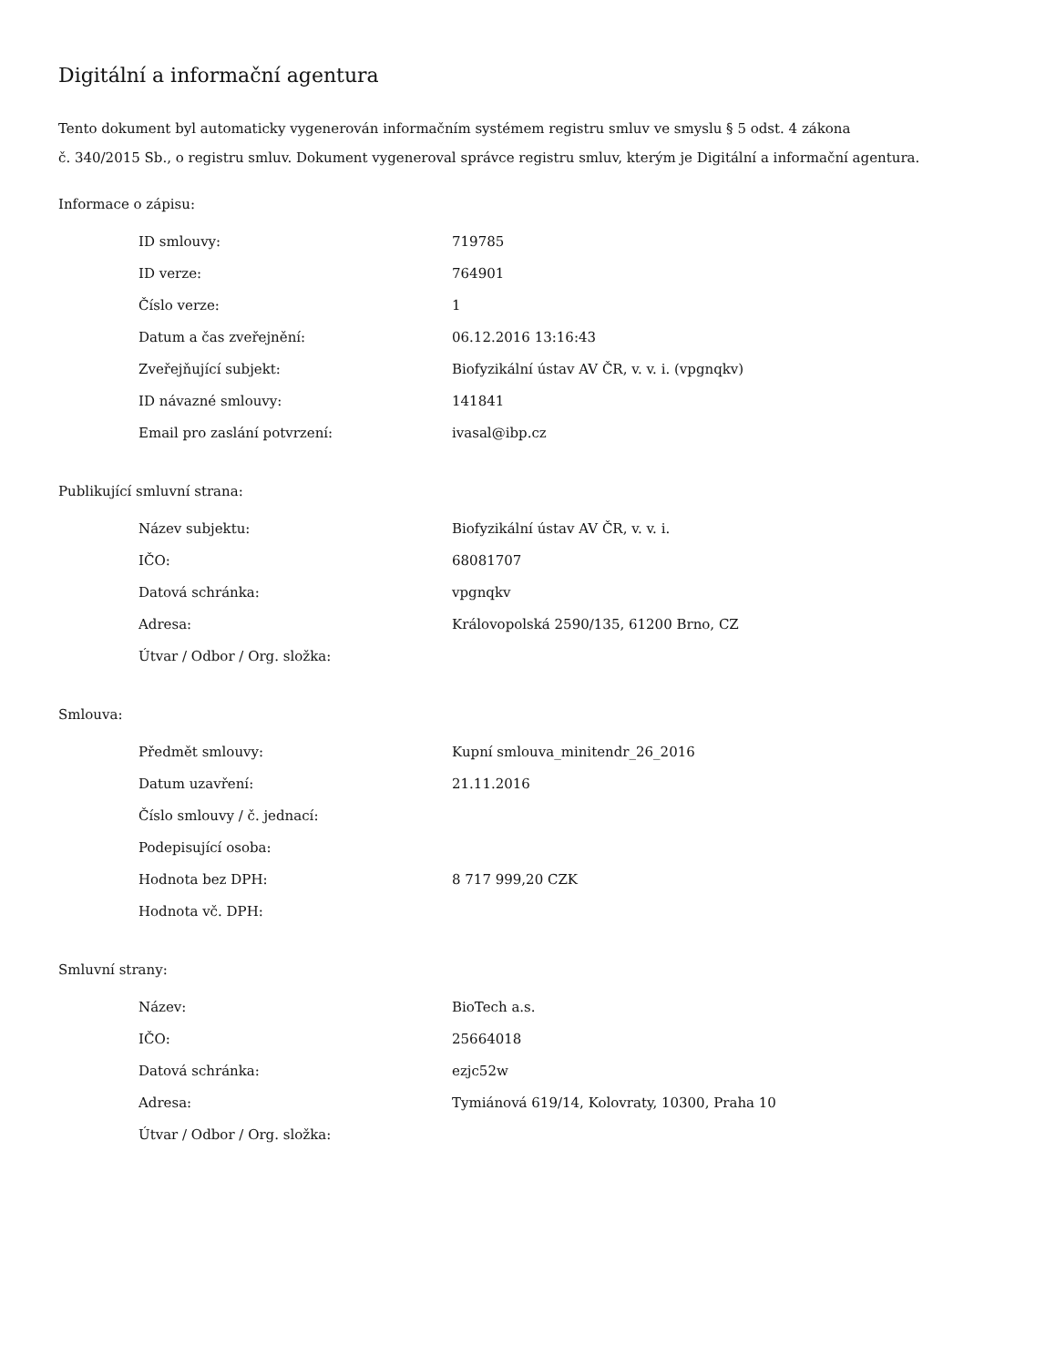Digitální a informační agentura
Tento dokument byl automaticky vygenerován informačním systémem registru smluv ve smyslu § 5 odst. 4 zákona
č. 340/2015 Sb., o registru smluv. Dokument vygeneroval správce registru smluv, kterým je Digitální a informační agentura.
Informace o zápisu:
| ID smlouvy: | 719785 |
| ID verze: | 764901 |
| Číslo verze: | 1 |
| Datum a čas zveřejnění: | 06.12.2016 13:16:43 |
| Zveřejňující subjekt: | Biofyzikální ústav AV ČR, v. v. i. (vpgnqkv) |
| ID návazné smlouvy: | 141841 |
| Email pro zaslání potvrzení: | ivasal@ibp.cz |
Publikující smluvní strana:
| Název subjektu: | Biofyzikální ústav AV ČR, v. v. i. |
| IČO: | 68081707 |
| Datová schránka: | vpgnqkv |
| Adresa: | Královopolská 2590/135, 61200 Brno, CZ |
| Útvar / Odbor / Org. složka: | |
Smlouva:
| Předmět smlouvy: | Kupní smlouva_minitendr_26_2016 |
| Datum uzavření: | 21.11.2016 |
| Číslo smlouvy / č. jednací: | |
| Podepisující osoba: | |
| Hodnota bez DPH: | 8 717 999,20 CZK |
| Hodnota vč. DPH: | |
Smluvní strany:
| Název: | BioTech a.s. |
| IČO: | 25664018 |
| Datová schránka: | ezjc52w |
| Adresa: | Tymiánová 619/14, Kolovraty, 10300, Praha 10 |
| Útvar / Odbor / Org. složka: | |